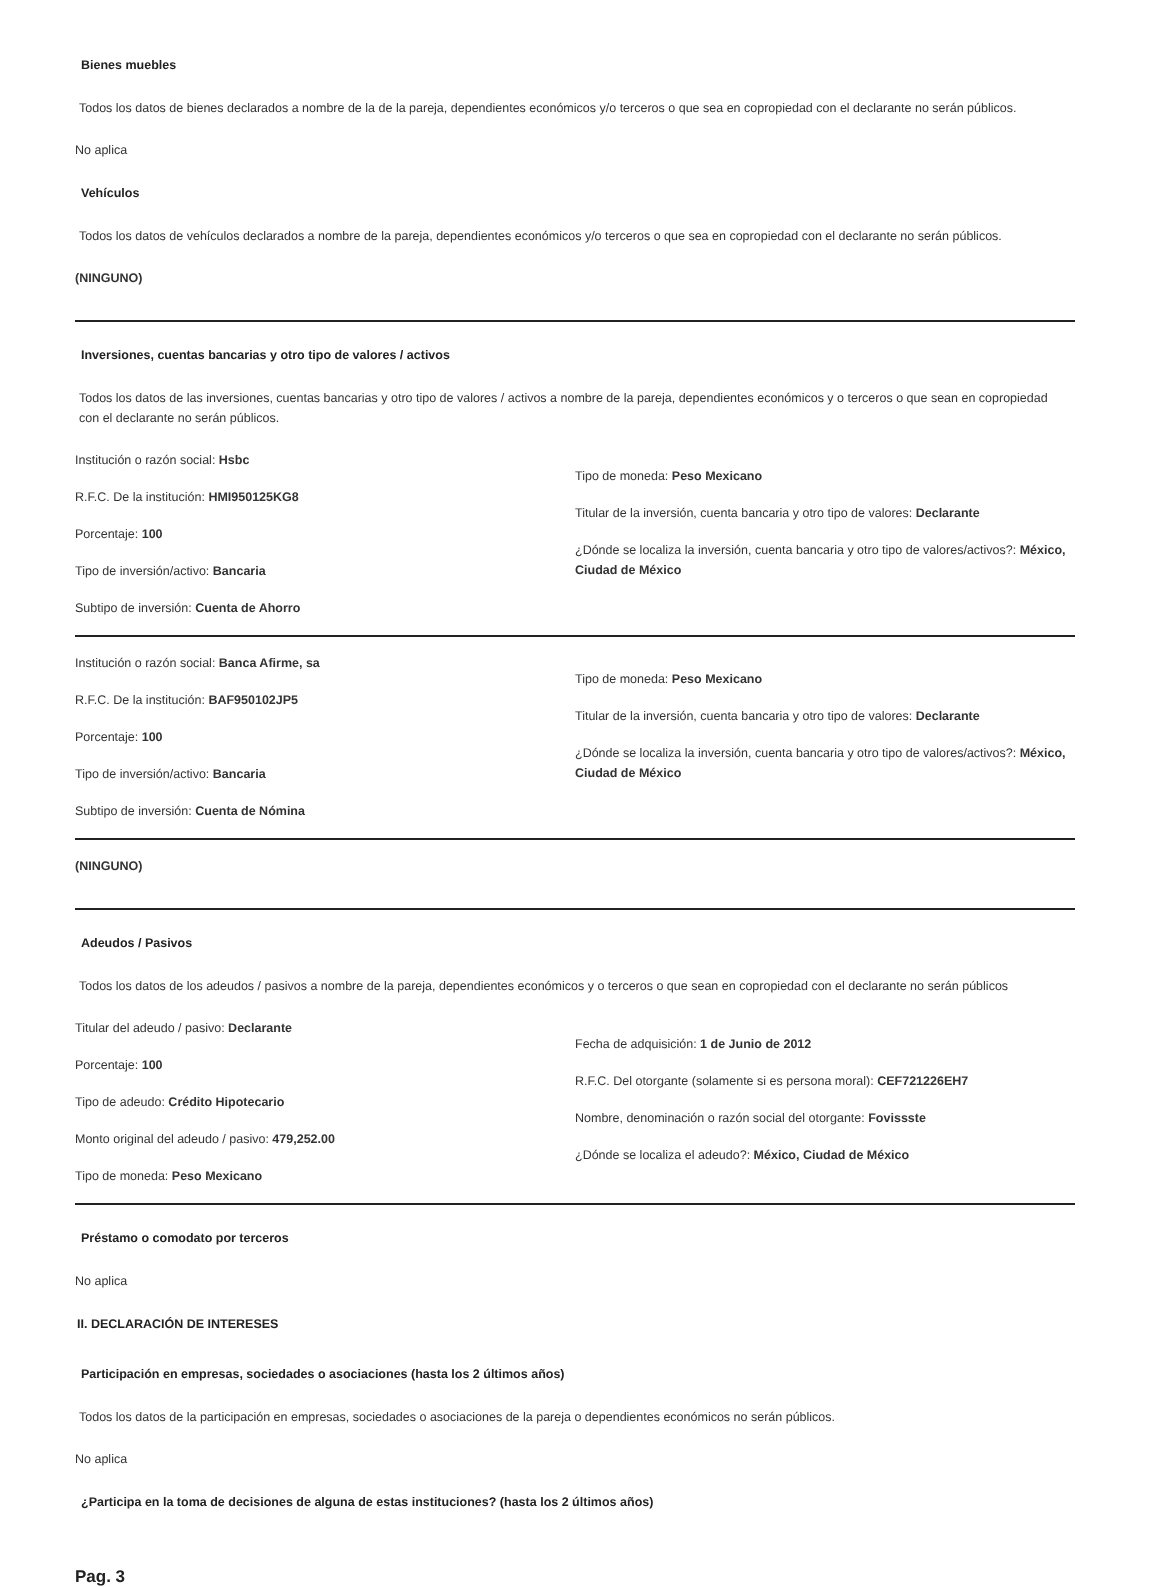Bienes muebles
Todos los datos de bienes declarados a nombre de la de la pareja, dependientes económicos y/o terceros o que sea en copropiedad con el declarante no serán públicos.
No aplica
Vehículos
Todos los datos de vehículos declarados a nombre de la pareja, dependientes económicos y/o terceros o que sea en copropiedad con el declarante no serán públicos.
(NINGUNO)
Inversiones, cuentas bancarias y otro tipo de valores / activos
Todos los datos de las inversiones, cuentas bancarias y otro tipo de valores / activos a nombre de la pareja, dependientes económicos y o terceros o que sean en copropiedad con el declarante no serán públicos.
Institución o razón social: Hsbc
R.F.C. De la institución: HMI950125KG8
Porcentaje: 100
Tipo de inversión/activo: Bancaria
Subtipo de inversión: Cuenta de Ahorro
Tipo de moneda: Peso Mexicano
Titular de la inversión, cuenta bancaria y otro tipo de valores: Declarante
¿Dónde se localiza la inversión, cuenta bancaria y otro tipo de valores/activos?: México, Ciudad de México
Institución o razón social: Banca Afirme, sa
R.F.C. De la institución: BAF950102JP5
Porcentaje: 100
Tipo de inversión/activo: Bancaria
Subtipo de inversión: Cuenta de Nómina
Tipo de moneda: Peso Mexicano
Titular de la inversión, cuenta bancaria y otro tipo de valores: Declarante
¿Dónde se localiza la inversión, cuenta bancaria y otro tipo de valores/activos?: México, Ciudad de México
(NINGUNO)
Adeudos / Pasivos
Todos los datos de los adeudos / pasivos a nombre de la pareja, dependientes económicos y o terceros o que sean en copropiedad con el declarante no serán públicos
Titular del adeudo / pasivo: Declarante
Porcentaje: 100
Tipo de adeudo: Crédito Hipotecario
Monto original del adeudo / pasivo: 479,252.00
Tipo de moneda: Peso Mexicano
Fecha de adquisición: 1 de Junio de 2012
R.F.C. Del otorgante (solamente si es persona moral): CEF721226EH7
Nombre, denominación o razón social del otorgante: Fovissste
¿Dónde se localiza el adeudo?: México, Ciudad de México
Préstamo o comodato por terceros
No aplica
II. DECLARACIÓN DE INTERESES
Participación en empresas, sociedades o asociaciones (hasta los 2 últimos años)
Todos los datos de la participación en empresas, sociedades o asociaciones de la pareja o dependientes económicos no serán públicos.
No aplica
¿Participa en la toma de decisiones de alguna de estas instituciones? (hasta los 2 últimos años)
Pag. 3